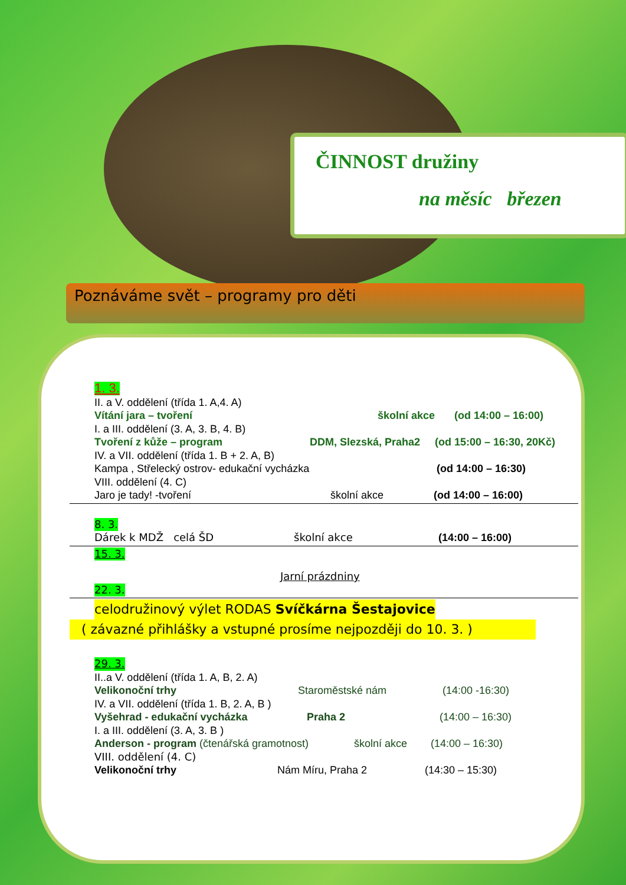ČINNOST družiny
na měsíc březen
Poznáváme svět – programy pro děti
1. 3.
II. a V. oddělení (třída 1. A,4. A)
Vítání jara – tvoření školní akce (od 14:00 – 16:00)
I. a III. oddělení (3. A, 3. B, 4. B)
Tvoření z kůže – program DDM, Slezská, Praha2 (od 15:00 – 16:30, 20Kč)
IV. a VII. oddělení (třída 1. B + 2. A, B)
Kampa , Střelecký ostrov- edukační vycházka (od 14:00 – 16:30)
VIII. oddělení (4. C)
Jaro je tady! -tvoření školní akce (od 14:00 – 16:00)
8. 3.
Dárek k MDŽ celá ŠD školní akce (14:00 – 16:00)
15. 3.
Jarní prázdniny
22. 3.
celodružinový výlet RODAS Svíčkárna Šestajovice
( závazné přihlášky a vstupné prosíme nejpozději do 10. 3. )
29. 3.
II..a V. oddělení (třída 1. A, B, 2. A)
Velikonoční trhy Staroměstské nám (14:00 -16:30)
IV. a VII. oddělení (třída 1. B, 2. A, B )
Vyšehrad - edukační vycházka Praha 2 (14:00 – 16:30)
I. a III. oddělení (3. A, 3. B )
Anderson - program (čtenářská gramotnost) školní akce (14:00 – 16:30)
VIII. oddělení (4. C)
Velikonoční trhy Nám Míru, Praha 2 (14:30 – 15:30)